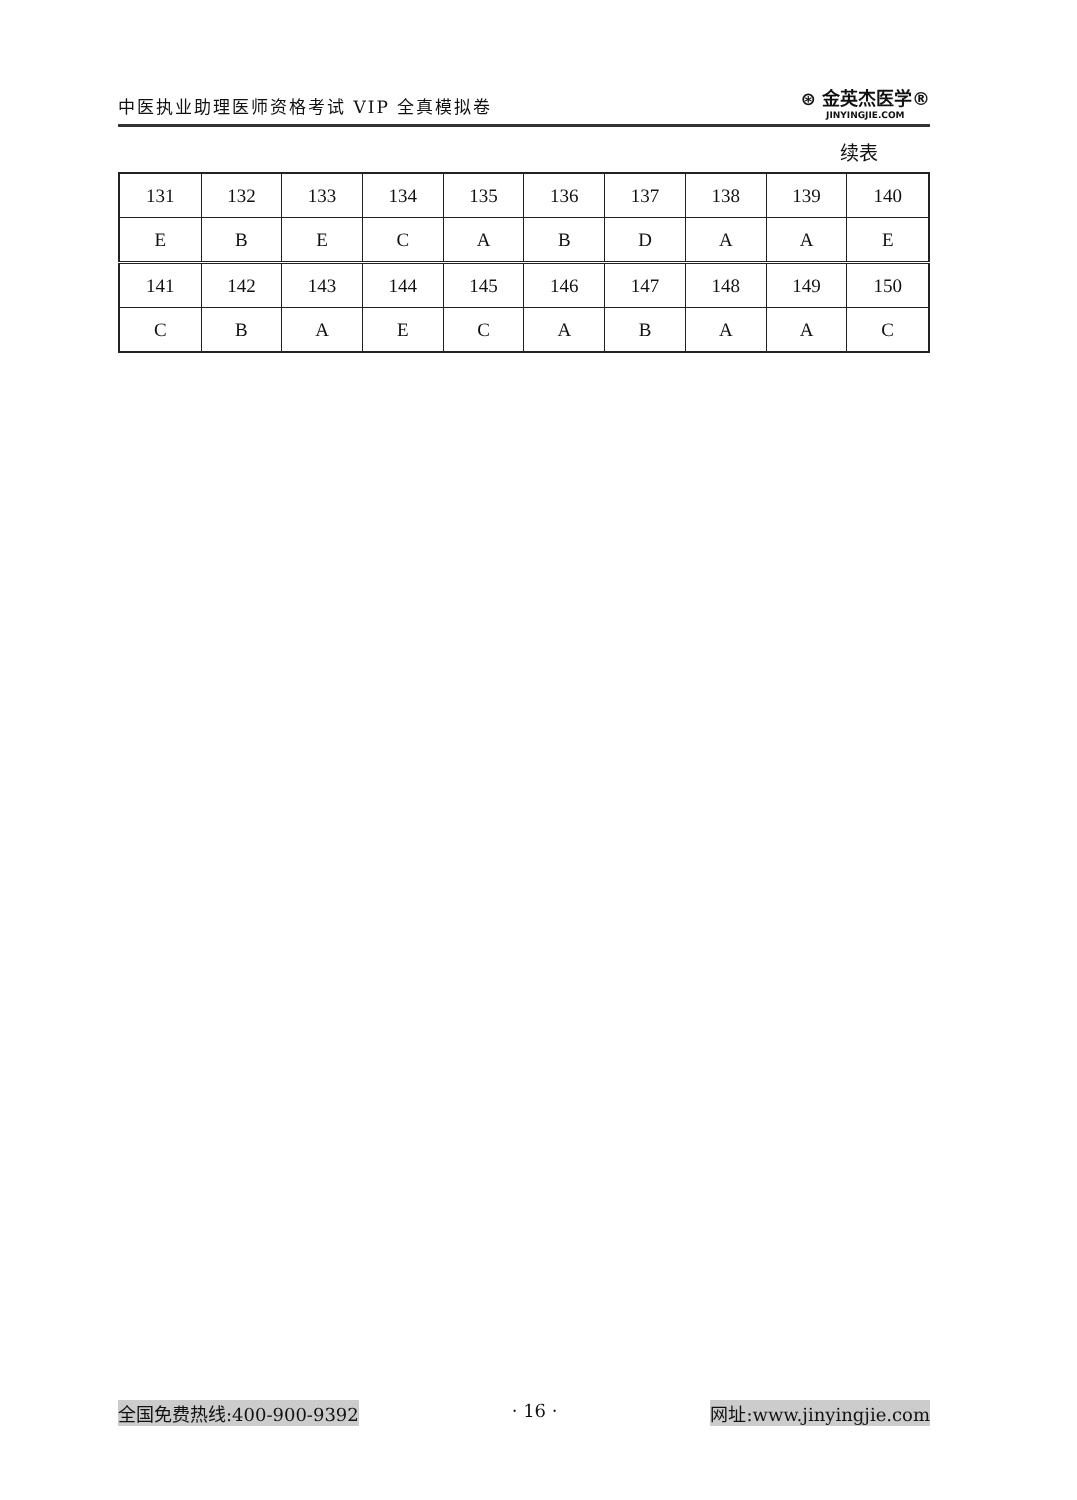中医执业助理医师资格考试 VIP 全真模拟卷
⊛ 金英杰医学®
JINYINGJIE.COM
续表
| 131 | 132 | 133 | 134 | 135 | 136 | 137 | 138 | 139 | 140 |
| E | B | E | C | A | B | D | A | A | E |
| 141 | 142 | 143 | 144 | 145 | 146 | 147 | 148 | 149 | 150 |
| C | B | A | E | C | A | B | A | A | C |
全国免费热线:400-900-9392 · 16 · 网址:www.jinyingjie.com